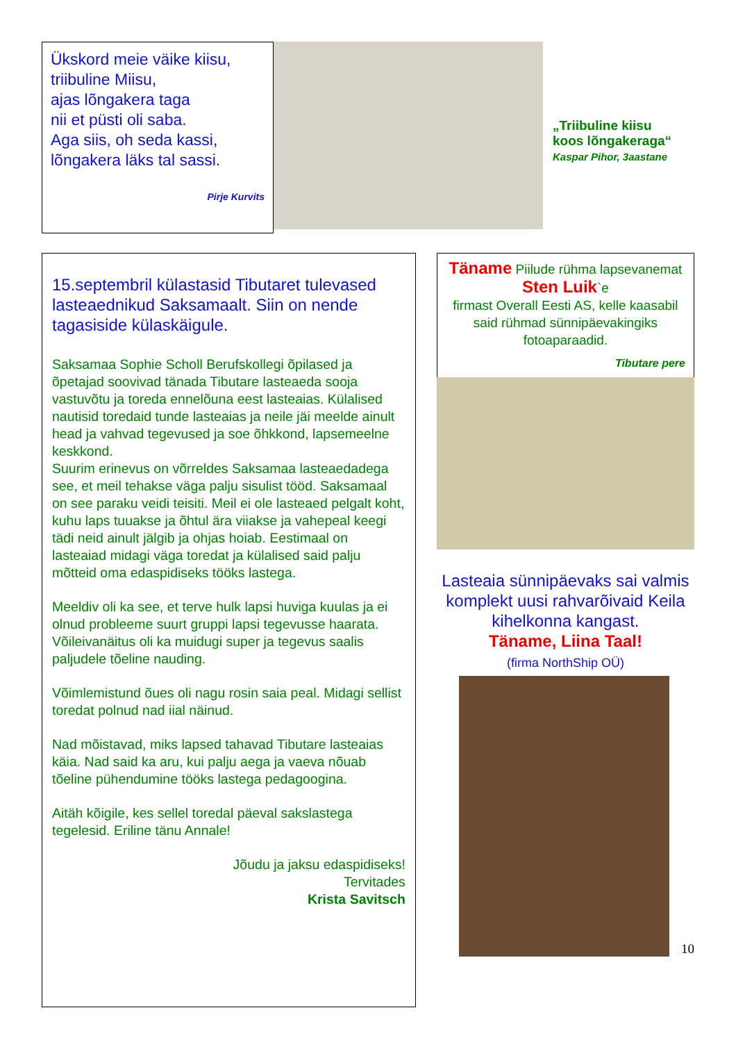Ükskord meie väike kiisu,
triibuline Miisu,
ajas lõngakera taga
nii et püsti oli saba.
Aga siis, oh seda kassi,
lõngakera läks tal sassi.
Pirje Kurvits
„Triibuline kiisu
koos lõngakeraga“
Kaspar Pihor, 3aastane
15.septembril külastasid Tibutaret tulevased lasteaednikud Saksamaalt. Siin on nende tagasiside külaskäigule.
Saksamaa Sophie Scholl Berufskollegi õpilased ja õpetajad soovivad tänada Tibutare lasteaeda sooja vastuvõtu ja toreda ennelõuna eest lasteaias. Külalised nautisid toredaid tunde lasteaias ja neile jäi meelde ainult head ja vahvad tegevused ja soe õhkkond, lapsemeelne keskkond.
Suurim erinevus on võrreldes Saksamaa lasteaedadega see, et meil tehakse väga palju sisulist tööd. Saksamaal on see paraku veidi teisiti. Meil ei ole lasteaed pelgalt koht, kuhu laps tuuakse ja õhtul ära viiakse ja vahepeal keegi tädi neid ainult jälgib ja ohjas hoiab. Eestimaal on lasteaiad midagi väga toredat ja külalised said palju mõtteid oma edaspidiseks tööks lastega.
Meeldiv oli ka see, et terve hulk lapsi huviga kuulas ja ei olnud probleeme suurt gruppi lapsi tegevusse haarata. Võileivanäitus oli ka muidugi super ja tegevus saalis paljudele tõeline nauding.
Võimlemistund õues oli nagu rosin saia peal. Midagi sellist toredat polnud nad iial näinud.
Nad mõistavad, miks lapsed tahavad Tibutare lasteaias käia. Nad said ka aru, kui palju aega ja vaeva nõuab tõeline pühendumine tööks lastega pedagoogina.
Aitäh kõigile, kes sellel toredal päeval sakslastega tegelesid. Eriline tänu Annale!
Jõudu ja jaksu edaspidiseks!
Tervitades
Krista Savitsch
Täname Piilude rühma lapsevanemat
Sten Luik`e
firmast Overall Eesti AS, kelle kaasabil said rühmad sünnipäevakingiks fotoaparaadid.
Tibutare pere
Lasteaia sünnipäevaks sai valmis komplekt uusi rahvarõivaid Keila kihelkonna kangast.
Täname, Liina Taal!
(firma NorthShip OÜ)
10